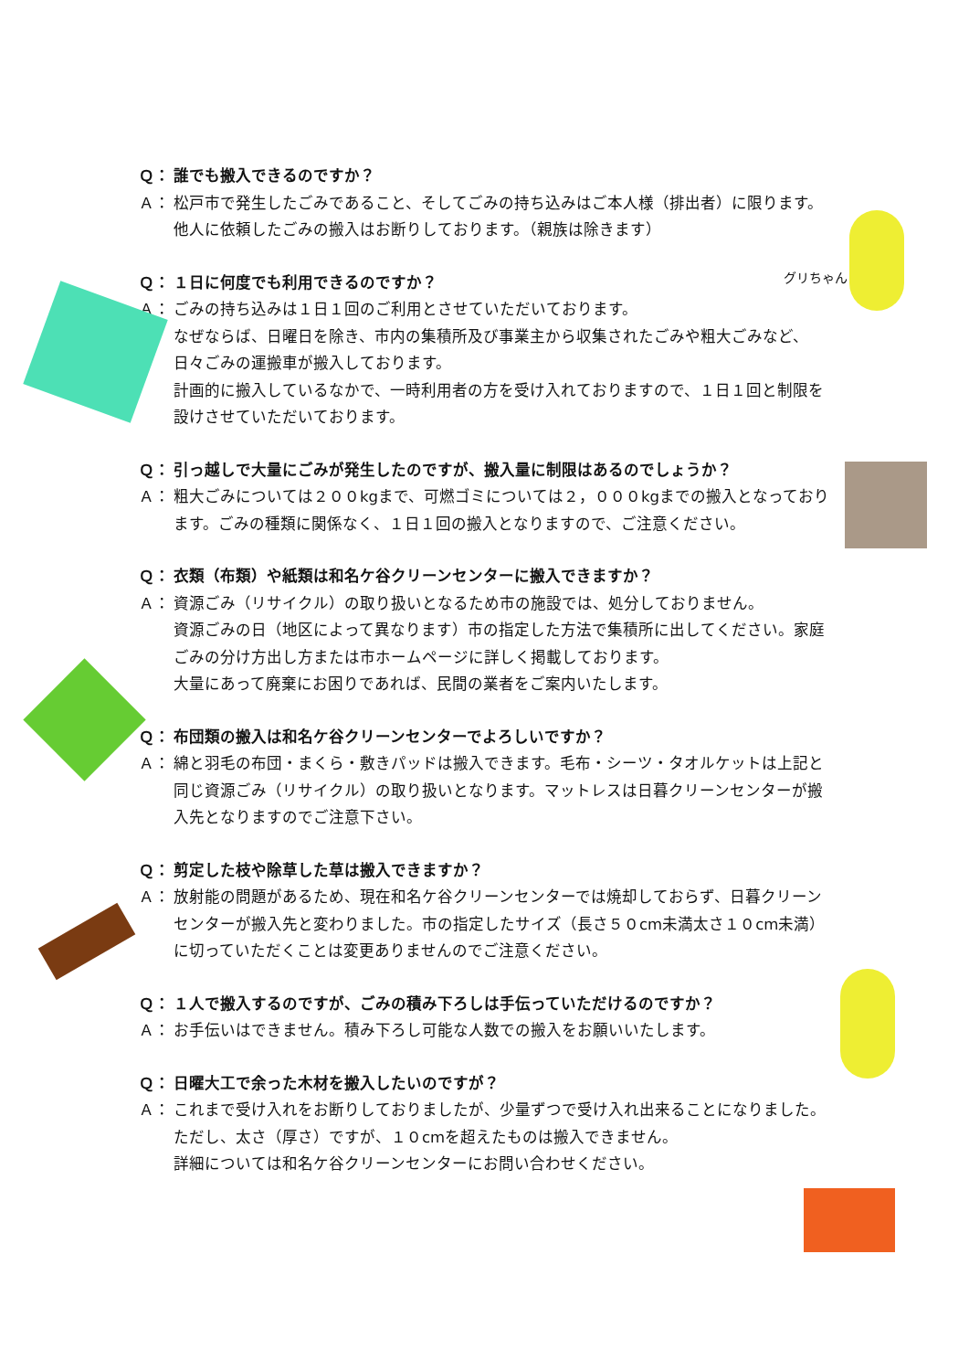Ｑ： 誰でも搬入できるのですか？
Ａ： 松戸市で発生したごみであること、そしてごみの持ち込みはご本人様（排出者）に限ります。他人に依頼したごみの搬入はお断りしております。（親族は除きます）
Ｑ： １日に何度でも利用できるのですか？
Ａ： ごみの持ち込みは１日１回のご利用とさせていただいております。
なぜならば、日曜日を除き、市内の集積所及び事業主から収集されたごみや粗大ごみなど、日々ごみの運搬車が搬入しております。
計画的に搬入しているなかで、一時利用者の方を受け入れておりますので、１日１回と制限を設けさせていただいております。
Ｑ： 引っ越しで大量にごみが発生したのですが、搬入量に制限はあるのでしょうか？
Ａ： 粗大ごみについては２００kgまで、可燃ゴミについては２，０００kgまでの搬入となっております。ごみの種類に関係なく、１日１回の搬入となりますので、ご注意ください。
Ｑ： 衣類（布類）や紙類は和名ケ谷クリーンセンターに搬入できますか？
Ａ： 資源ごみ（リサイクル）の取り扱いとなるため市の施設では、処分しておりません。
資源ごみの日（地区によって異なります）市の指定した方法で集積所に出してください。家庭ごみの分け方出し方または市ホームページに詳しく掲載しております。
大量にあって廃棄にお困りであれば、民間の業者をご案内いたします。
Ｑ： 布団類の搬入は和名ケ谷クリーンセンターでよろしいですか？
Ａ： 綿と羽毛の布団・まくら・敷きパッドは搬入できます。毛布・シーツ・タオルケットは上記と同じ資源ごみ（リサイクル）の取り扱いとなります。マットレスは日暮クリーンセンターが搬入先となりますのでご注意下さい。
Ｑ： 剪定した枝や除草した草は搬入できますか？
Ａ： 放射能の問題があるため、現在和名ケ谷クリーンセンターでは焼却しておらず、日暮クリーンセンターが搬入先と変わりました。市の指定したサイズ（長さ５０cm未満太さ１０cm未満）に切っていただくことは変更ありませんのでご注意ください。
Ｑ： １人で搬入するのですが、ごみの積み下ろしは手伝っていただけるのですか？
Ａ： お手伝いはできません。積み下ろし可能な人数での搬入をお願いいたします。
Ｑ： 日曜大工で余った木材を搬入したいのですが？
Ａ： これまで受け入れをお断りしておりましたが、少量ずつで受け入れ出来ることになりました。ただし、太さ（厚さ）ですが、１０cmを超えたものは搬入できません。
詳細については和名ケ谷クリーンセンターにお問い合わせください。
グリちゃん